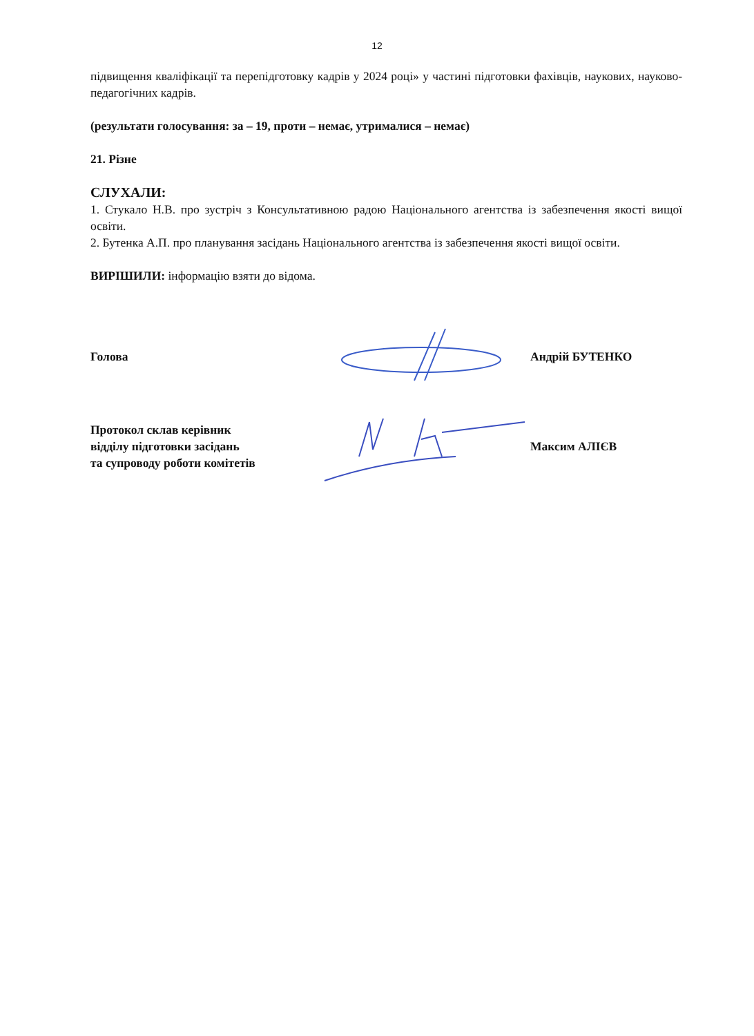12
підвищення кваліфікації та перепідготовку кадрів у 2024 році» у частині підготовки фахівців, наукових, науково-педагогічних кадрів.
(результати голосування: за – 19, проти – немає, утрималися – немає)
21. Різне
СЛУХАЛИ:
1. Стукало Н.В. про зустріч з Консультативною радою Національного агентства із забезпечення якості вищої освіти.
2. Бутенка А.П. про планування засідань Національного агентства із забезпечення якості вищої освіти.
ВИРІШИЛИ: інформацію взяти до відома.
Голова Андрій БУТЕНКО
Протокол склав керівник
відділу підготовки засідань
та супроводу роботи комітетів
Максим АЛІЄВ